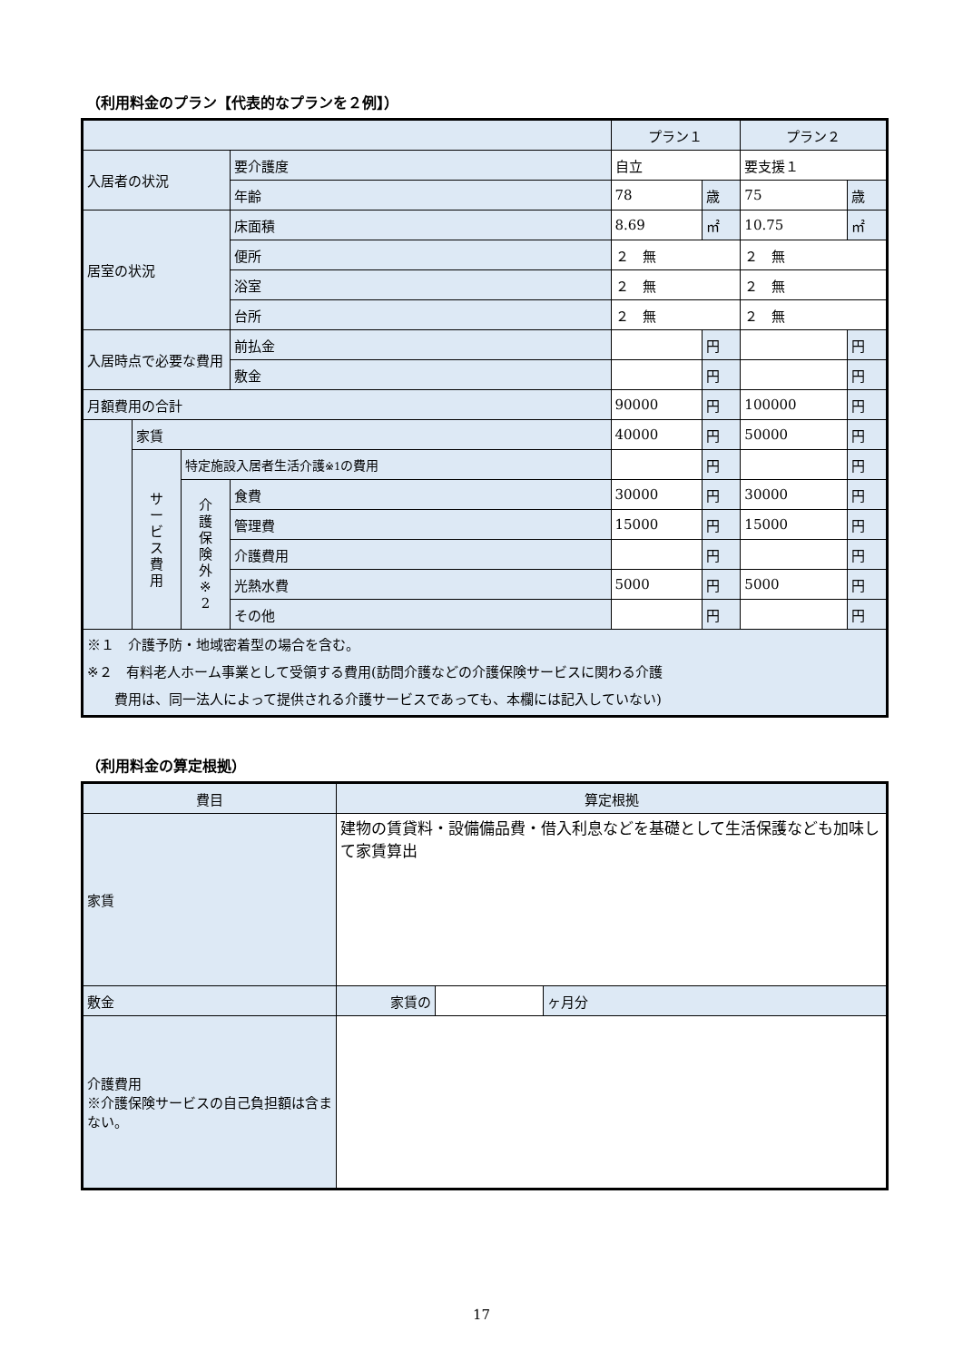（利用料金のプラン【代表的なプランを２例】）
| | | | | プラン１ | | プラン２ | |
| --- | --- | --- | --- | --- | --- | --- | --- |
| 入居者の状況 | | | 要介護度 | 自立 | | 要支援１ | |
| | | | 年齢 | 78 | 歳 | 75 | 歳 |
| 居室の状況 | | | 床面積 | 8.69 | ㎡ | 10.75 | ㎡ |
| | | | 便所 | ２ 無 | | ２ 無 | |
| | | | 浴室 | ２ 無 | | ２ 無 | |
| | | | 台所 | ２ 無 | | ２ 無 | |
| 入居時点で必要な費用 | | | 前払金 | | 円 | | 円 |
| | | | 敷金 | | 円 | | 円 |
| 月額費用の合計 | | | | 90000 | 円 | 100000 | 円 |
| | 家賃 | | | 40000 | 円 | 50000 | 円 |
| | サ ー ビ ス 費 用 | 特定施設入居者生活介護 ※1 の費用 | | | 円 | | 円 |
| | | 介 護 保 険 外 ※ 2 | 食費 | 30000 | 円 | 30000 | 円 |
| | | | 管理費 | 15000 | 円 | 15000 | 円 |
| | | | 介護費用 | | 円 | | 円 |
| | | | 光熱水費 | 5000 | 円 | 5000 | 円 |
| | | | その他 | | 円 | | 円 |
| ※１ 介護予防・地域密着型の場合を含む。 ※２ 有料老人ホーム事業として受領する費用(訪問介護などの介護保険サービスに関わる介護 費用は、同一法人によって提供される介護サービスであっても、本欄には記入していない) | | | | | | | |
（利用料金の算定根拠）
| 費目 | 算定根拠 | | |
| --- | --- | --- | --- |
| 家賃 | 建物の賃貸料・設備備品費・借入利息などを基礎として生活保護なども加味して家賃算出 | | |
| 敷金 | 家賃の | | ヶ月分 |
| 介護費用 ※介護保険サービスの自己負担額は含まない。 | | | |
17